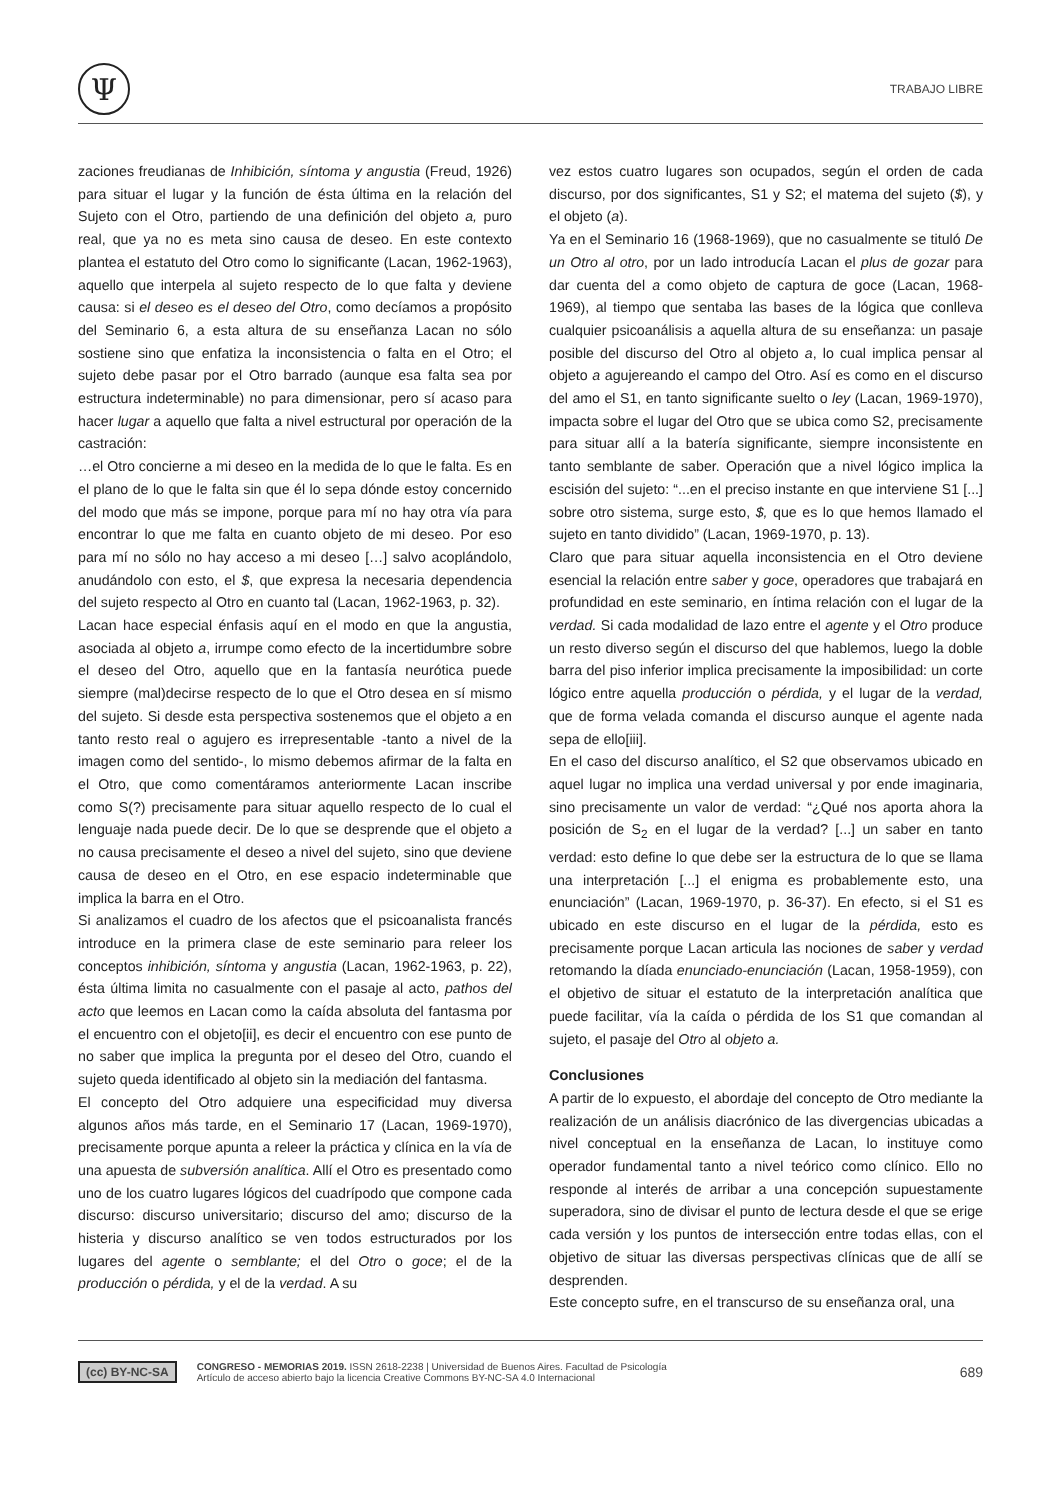Ψ
TRABAJO LIBRE
zaciones freudianas de Inhibición, síntoma y angustia (Freud, 1926) para situar el lugar y la función de ésta última en la relación del Sujeto con el Otro, partiendo de una definición del objeto a, puro real, que ya no es meta sino causa de deseo. En este contexto plantea el estatuto del Otro como lo significante (Lacan, 1962-1963), aquello que interpela al sujeto respecto de lo que falta y deviene causa: si el deseo es el deseo del Otro, como decíamos a propósito del Seminario 6, a esta altura de su enseñanza Lacan no sólo sostiene sino que enfatiza la inconsistencia o falta en el Otro; el sujeto debe pasar por el Otro barrado (aunque esa falta sea por estructura indeterminable) no para dimensionar, pero sí acaso para hacer lugar a aquello que falta a nivel estructural por operación de la castración:
…el Otro concierne a mi deseo en la medida de lo que le falta. Es en el plano de lo que le falta sin que él lo sepa dónde estoy concernido del modo que más se impone, porque para mí no hay otra vía para encontrar lo que me falta en cuanto objeto de mi deseo. Por eso para mí no sólo no hay acceso a mi deseo […] salvo acoplándolo, anudándolo con esto, el $, que expresa la necesaria dependencia del sujeto respecto al Otro en cuanto tal (Lacan, 1962-1963, p. 32).
Lacan hace especial énfasis aquí en el modo en que la angustia, asociada al objeto a, irrumpe como efecto de la incertidumbre sobre el deseo del Otro, aquello que en la fantasía neurótica puede siempre (mal)decirse respecto de lo que el Otro desea en sí mismo del sujeto. Si desde esta perspectiva sostenemos que el objeto a en tanto resto real o agujero es irrepresentable -tanto a nivel de la imagen como del sentido-, lo mismo debemos afirmar de la falta en el Otro, que como comentáramos anteriormente Lacan inscribe como S(?) precisamente para situar aquello respecto de lo cual el lenguaje nada puede decir. De lo que se desprende que el objeto a no causa precisamente el deseo a nivel del sujeto, sino que deviene causa de deseo en el Otro, en ese espacio indeterminable que implica la barra en el Otro.
Si analizamos el cuadro de los afectos que el psicoanalista francés introduce en la primera clase de este seminario para releer los conceptos inhibición, síntoma y angustia (Lacan, 1962-1963, p. 22), ésta última limita no casualmente con el pasaje al acto, pathos del acto que leemos en Lacan como la caída absoluta del fantasma por el encuentro con el objeto[ii], es decir el encuentro con ese punto de no saber que implica la pregunta por el deseo del Otro, cuando el sujeto queda identificado al objeto sin la mediación del fantasma.
El concepto del Otro adquiere una especificidad muy diversa algunos años más tarde, en el Seminario 17 (Lacan, 1969-1970), precisamente porque apunta a releer la práctica y clínica en la vía de una apuesta de subversión analítica. Allí el Otro es presentado como uno de los cuatro lugares lógicos del cuadrípodo que compone cada discurso: discurso universitario; discurso del amo; discurso de la histeria y discurso analítico se ven todos estructurados por los lugares del agente o semblante; el del Otro o goce; el de la producción o pérdida, y el de la verdad. A su
vez estos cuatro lugares son ocupados, según el orden de cada discurso, por dos significantes, S1 y S2; el matema del sujeto ($), y el objeto (a).
Ya en el Seminario 16 (1968-1969), que no casualmente se tituló De un Otro al otro, por un lado introducía Lacan el plus de gozar para dar cuenta del a como objeto de captura de goce (Lacan, 1968-1969), al tiempo que sentaba las bases de la lógica que conlleva cualquier psicoanálisis a aquella altura de su enseñanza: un pasaje posible del discurso del Otro al objeto a, lo cual implica pensar al objeto a agujereando el campo del Otro. Así es como en el discurso del amo el S1, en tanto significante suelto o ley (Lacan, 1969-1970), impacta sobre el lugar del Otro que se ubica como S2, precisamente para situar allí a la batería significante, siempre inconsistente en tanto semblante de saber. Operación que a nivel lógico implica la escisión del sujeto: “...en el preciso instante en que interviene S1 [...] sobre otro sistema, surge esto, $, que es lo que hemos llamado el sujeto en tanto dividido” (Lacan, 1969-1970, p. 13).
Claro que para situar aquella inconsistencia en el Otro deviene esencial la relación entre saber y goce, operadores que trabajará en profundidad en este seminario, en íntima relación con el lugar de la verdad. Si cada modalidad de lazo entre el agente y el Otro produce un resto diverso según el discurso del que hablemos, luego la doble barra del piso inferior implica precisamente la imposibilidad: un corte lógico entre aquella producción o pérdida, y el lugar de la verdad, que de forma velada comanda el discurso aunque el agente nada sepa de ello[iii].
En el caso del discurso analítico, el S2 que observamos ubicado en aquel lugar no implica una verdad universal y por ende imaginaria, sino precisamente un valor de verdad: “¿Qué nos aporta ahora la posición de S<sub>2</sub> en el lugar de la verdad? [...] un saber en tanto verdad: esto define lo que debe ser la estructura de lo que se llama una interpretación [...] el enigma es probablemente esto, una enunciación” (Lacan, 1969-1970, p. 36-37). En efecto, si el S1 es ubicado en este discurso en el lugar de la pérdida, esto es precisamente porque Lacan articula las nociones de saber y verdad retomando la díada enunciado-enunciación (Lacan, 1958-1959), con el objetivo de situar el estatuto de la interpretación analítica que puede facilitar, vía la caída o pérdida de los S1 que comandan al sujeto, el pasaje del Otro al objeto a.
Conclusiones
A partir de lo expuesto, el abordaje del concepto de Otro mediante la realización de un análisis diacrónico de las divergencias ubicadas a nivel conceptual en la enseñanza de Lacan, lo instituye como operador fundamental tanto a nivel teórico como clínico. Ello no responde al interés de arribar a una concepción supuestamente superadora, sino de divisar el punto de lectura desde el que se erige cada versión y los puntos de intersección entre todas ellas, con el objetivo de situar las diversas perspectivas clínicas que de allí se desprenden.
Este concepto sufre, en el transcurso de su enseñanza oral, una
(cc) BY-NC-SA
CONGRESO - MEMORIAS 2019. ISSN 2618-2238 | Universidad de Buenos Aires. Facultad de Psicología
Artículo de acceso abierto bajo la licencia Creative Commons BY-NC-SA 4.0 Internacional
689